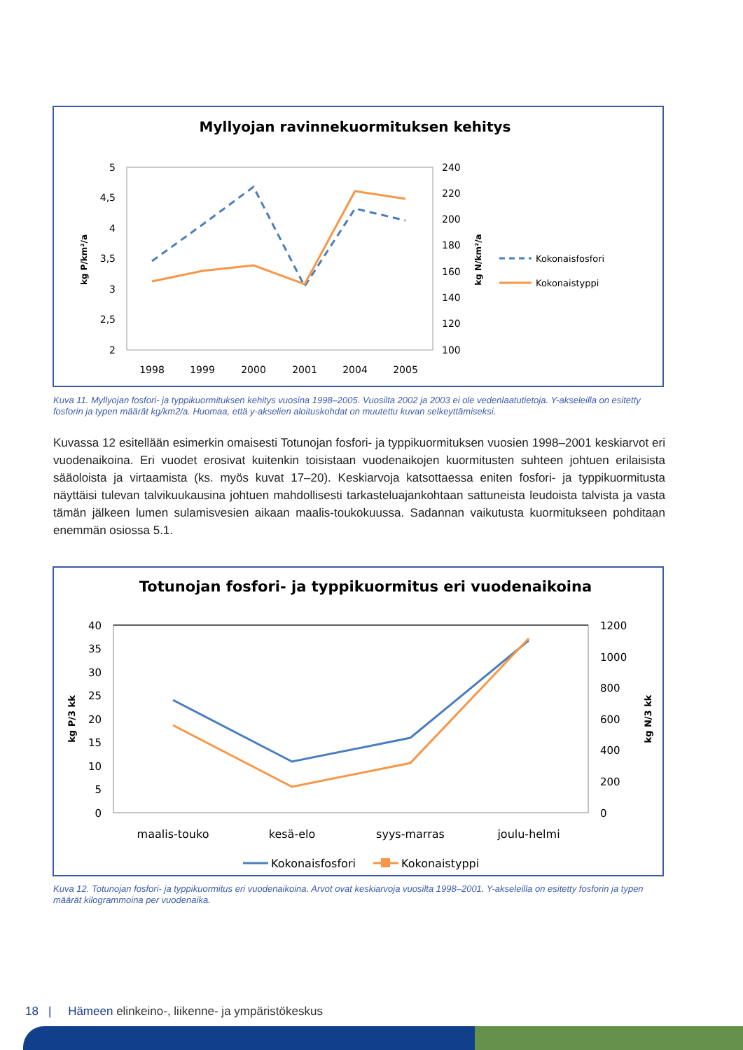Myllyojan ravinnekuormituksen kehitys
5
4,5
4
3,5
3
2,5
2
240
220
200
180
160
140
120
100
1998
1999
2000
2001
2004
2005
kg P/km²/a
kg N/km²/a
Kokonaisfosfori
Kokonaistyppi
Kuva 11. Myllyojan fosfori- ja typpikuormituksen kehitys vuosina 1998–2005. Vuosilta 2002 ja 2003 ei ole vedenlaatutietoja. Y-akseleilla on esitetty fosforin ja typen määrät kg/km2/a. Huomaa, että y-akselien aloituskohdat on muutettu kuvan selkeyttämiseksi.
Kuvassa 12 esitellään esimerkin omaisesti Totunojan fosfori- ja typpikuormituksen vuosien 1998–2001 keskiar­vot eri vuodenaikoina. Eri vuodet erosivat kuitenkin toisistaan vuodenaikojen kuormitusten suhteen johtuen eri­laisista sääoloista ja virtaamista (ks. myös kuvat 17–20). Keskiarvoja katsottaessa eniten fosfori- ja typpikuormi­tusta näyttäisi tulevan talvikuukausina johtuen mahdollisesti tarkasteluajankohtaan sattuneista leudoista talvista ja vasta tämän jälkeen lumen sulamisvesien aikaan maalis-toukokuussa. Sadannan vaikutusta kuormitukseen pohditaan enemmän osiossa 5.1.
Totunojan fosfori- ja typpikuormitus eri vuodenaikoina
40
35
30
25
20
15
10
5
0
1200
1000
800
600
400
200
0
kg P/3 kk
kg N/3 kk
maalis-touko
kesä-elo
syys-marras
joulu-helmi
Kokonaisfosfori
Kokonaistyppi
Kuva 12. Totunojan fosfori- ja typpikuormitus eri vuodenaikoina. Arvot ovat keskiarvoja vuosilta 1998–2001. Y-akseleilla on esitetty fosforin ja typen määrät kilogrammoina per vuodenaika.
18 | Hämeen elinkeino-, liikenne- ja ympäristökeskus